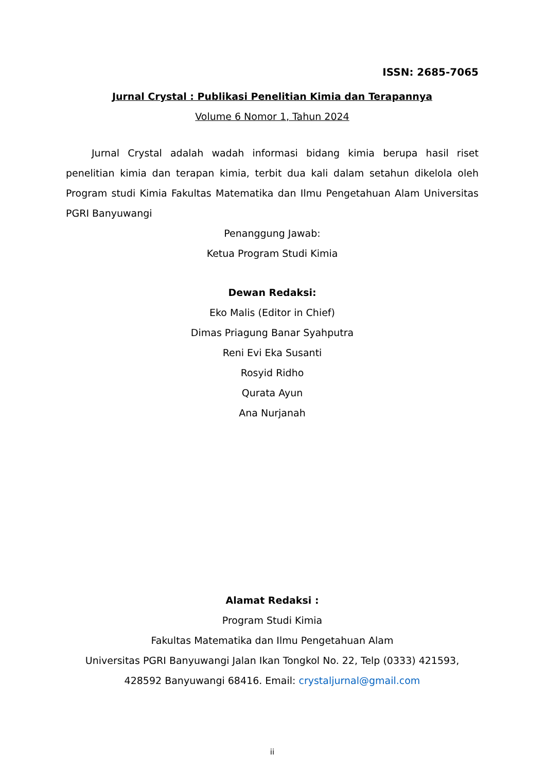ISSN: 2685-7065
Jurnal Crystal : Publikasi Penelitian Kimia dan Terapannya
Volume 6 Nomor 1, Tahun 2024
Jurnal Crystal adalah wadah informasi bidang kimia berupa hasil riset penelitian kimia dan terapan kimia, terbit dua kali dalam setahun dikelola oleh Program studi Kimia Fakultas Matematika dan Ilmu Pengetahuan Alam Universitas PGRI Banyuwangi
Penanggung Jawab:
Ketua Program Studi Kimia
Dewan Redaksi:
Eko Malis (Editor in Chief)
Dimas Priagung Banar Syahputra
Reni Evi Eka Susanti
Rosyid Ridho
Qurata Ayun
Ana Nurjanah
Alamat Redaksi :
Program Studi Kimia
Fakultas Matematika dan Ilmu Pengetahuan Alam
Universitas PGRI Banyuwangi Jalan Ikan Tongkol No. 22, Telp (0333) 421593, 428592 Banyuwangi 68416. Email: crystaljurnal@gmail.com
ii